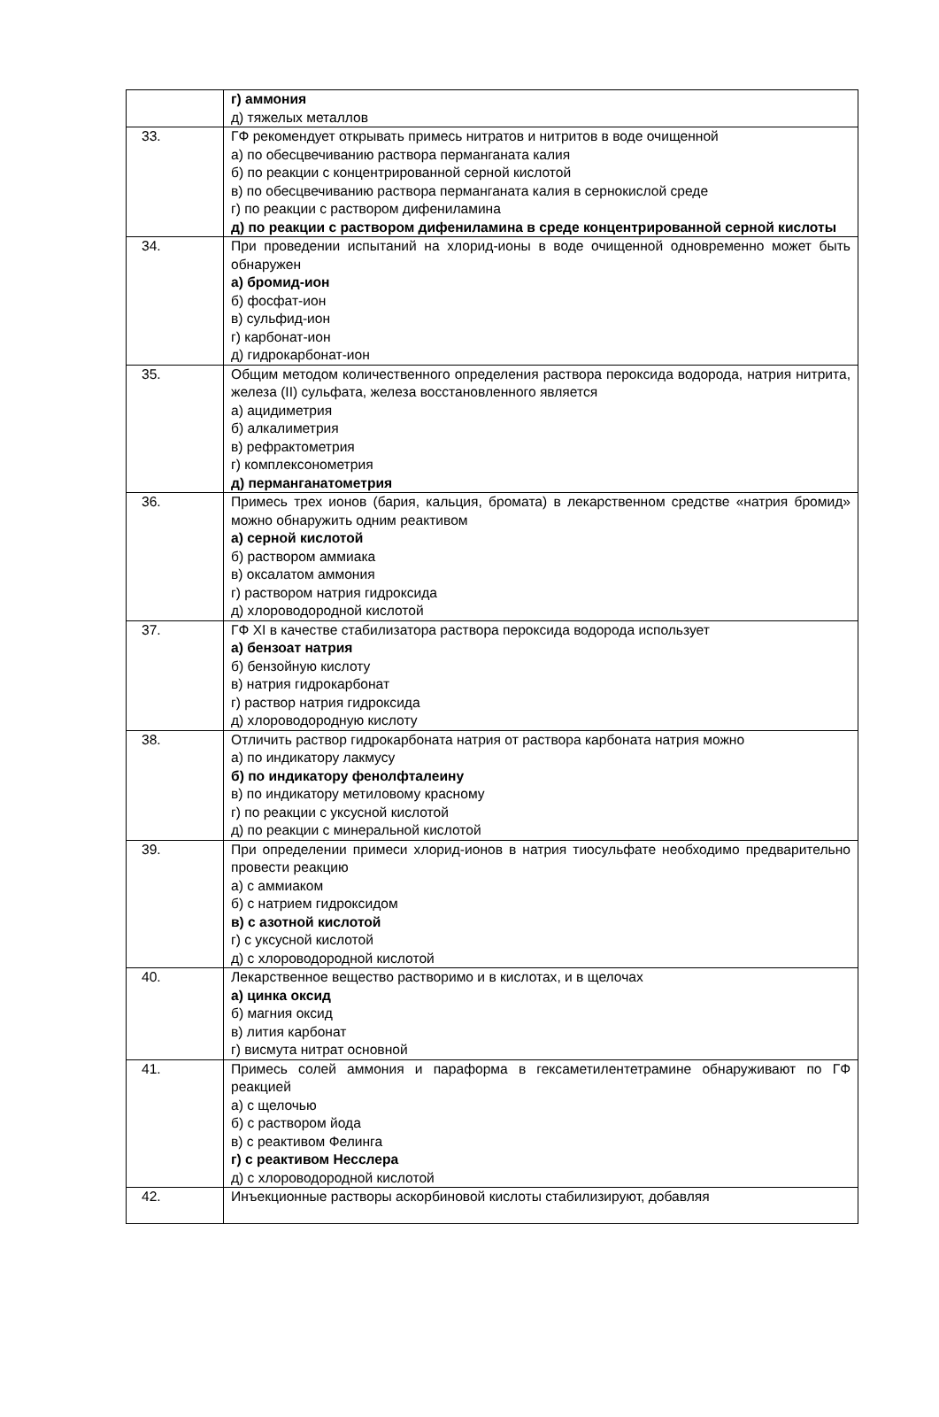| | г) аммония д) тяжелых металлов |
| 33. | ГФ рекомендует открывать примесь нитратов и нитритов в воде очищенной а) по обесцвечиванию раствора перманганата калия б) по реакции с концентрированной серной кислотой в) по обесцвечиванию раствора перманганата калия в сернокислой среде г) по реакции с раствором дифениламина д) по реакции с раствором дифениламина в среде концентрированной серной кислоты |
| 34. | При проведении испытаний на хлорид-ионы в воде очищенной одновременно может быть обнаружен а) бромид-ион б) фосфат-ион в) сульфид-ион г) карбонат-ион д) гидрокарбонат-ион |
| 35. | Общим методом количественного определения раствора пероксида водорода, натрия нитрита, железа (II) сульфата, железа восстановленного является а) ацидиметрия б) алкалиметрия в) рефрактометрия г) комплексонометрия д) перманганатометрия |
| 36. | Примесь трех ионов (бария, кальция, бромата) в лекарственном средстве «натрия бромид» можно обнаружить одним реактивом а) серной кислотой б) раствором аммиака в) оксалатом аммония г) раствором натрия гидроксида д) хлороводородной кислотой |
| 37. | ГФ XI в качестве стабилизатора раствора пероксида водорода использует а) бензоат натрия б) бензойную кислоту в) натрия гидрокарбонат г) раствор натрия гидроксида д) хлороводородную кислоту |
| 38. | Отличить раствор гидрокарбоната натрия от раствора карбоната натрия можно а) по индикатору лакмусу б) по индикатору фенолфталеину в) по индикатору метиловому красному г) по реакции с уксусной кислотой д) по реакции с минеральной кислотой |
| 39. | При определении примеси хлорид-ионов в натрия тиосульфате необходимо предварительно провести реакцию а) с аммиаком б) с натрием гидроксидом в) с азотной кислотой г) с уксусной кислотой д) с хлороводородной кислотой |
| 40. | Лекарственное вещество растворимо и в кислотах, и в щелочах а) цинка оксид б) магния оксид в) лития карбонат г) висмута нитрат основной |
| 41. | Примесь солей аммония и параформа в гексаметилентетрамине обнаруживают по ГФ реакцией а) с щелочью б) с раствором йода в) с реактивом Фелинга г) с реактивом Несслера д) с хлороводородной кислотой |
| 42. | Инъекционные растворы аскорбиновой кислоты стабилизируют, добавляя |